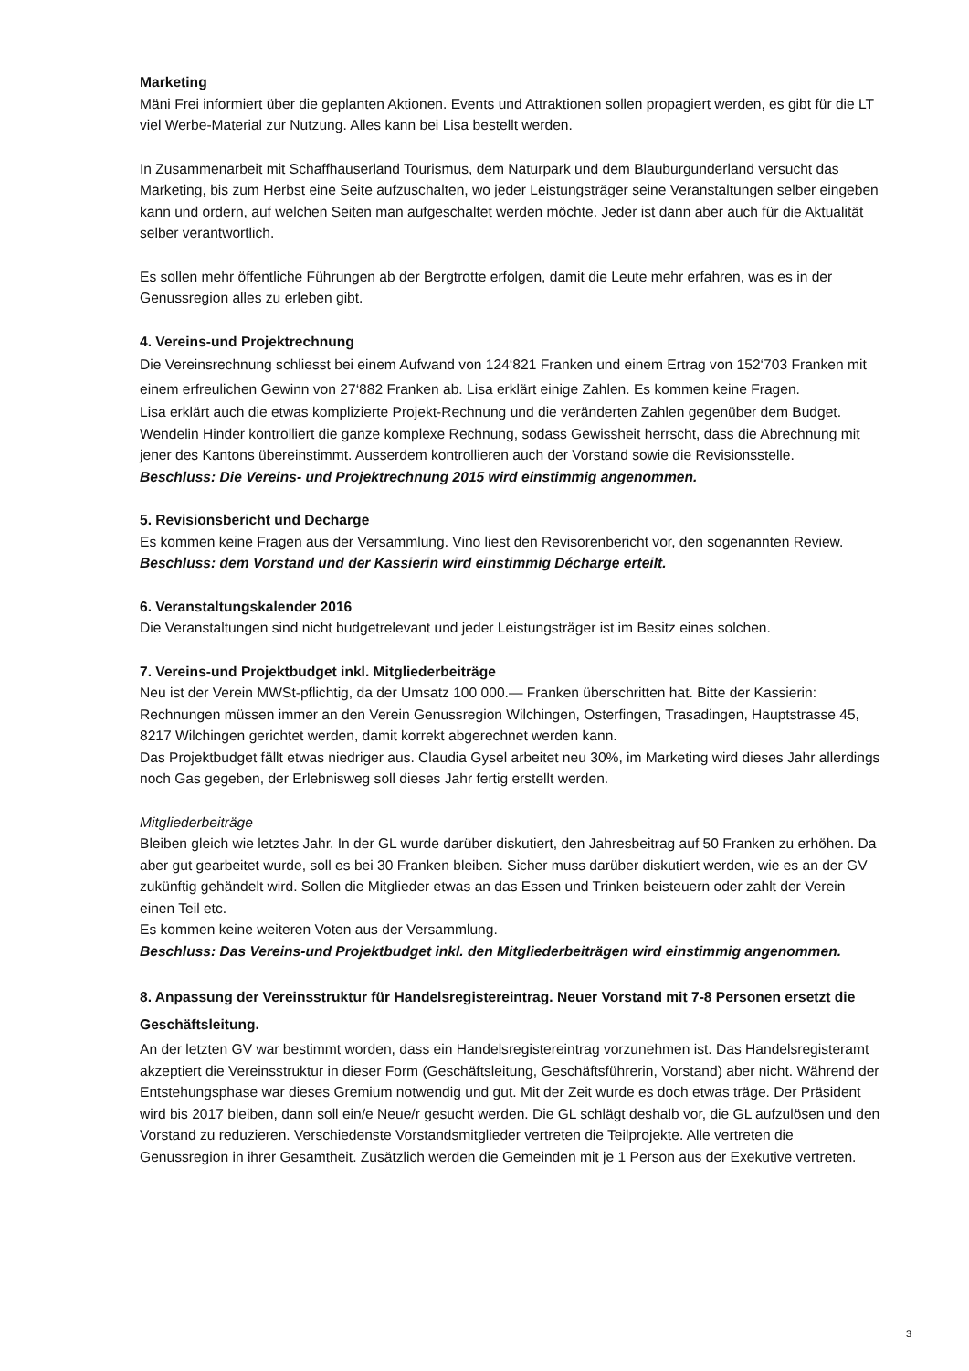Marketing
Mäni Frei informiert über die geplanten Aktionen. Events und Attraktionen sollen propagiert werden, es gibt für die LT viel Werbe-Material zur Nutzung. Alles kann bei Lisa bestellt werden.
In Zusammenarbeit mit Schaffhauserland Tourismus, dem Naturpark und dem Blauburgunderland versucht das Marketing, bis zum Herbst eine Seite aufzuschalten, wo jeder Leistungsträger seine Veranstaltungen selber eingeben kann und ordern, auf welchen Seiten man aufgeschaltet werden möchte. Jeder ist dann aber auch für die Aktualität selber verantwortlich.
Es sollen mehr öffentliche Führungen ab der Bergtrotte erfolgen, damit die Leute mehr erfahren, was es in der Genussregion alles zu erleben gibt.
4. Vereins-und Projektrechnung
Die Vereinsrechnung schliesst bei einem Aufwand von 124‘821 Franken und einem Ertrag von 152‘703 Franken mit einem erfreulichen Gewinn von 27‘882 Franken ab. Lisa erklärt einige Zahlen. Es kommen keine Fragen.
Lisa erklärt auch die etwas komplizierte Projekt-Rechnung und die veränderten Zahlen gegenüber dem Budget. Wendelin Hinder kontrolliert die ganze komplexe Rechnung, sodass Gewissheit herrscht, dass die Abrechnung mit jener des Kantons übereinstimmt. Ausserdem kontrollieren auch der Vorstand sowie die Revisionsstelle.
Beschluss: Die Vereins- und Projektrechnung 2015 wird einstimmig angenommen.
5. Revisionsbericht und Decharge
Es kommen keine Fragen aus der Versammlung. Vino liest den Revisorenbericht vor, den sogenannten Review.
Beschluss: dem Vorstand und der Kassierin wird einstimmig Décharge erteilt.
6. Veranstaltungskalender 2016
Die Veranstaltungen sind nicht budgetrelevant und jeder Leistungsträger ist im Besitz eines solchen.
7. Vereins-und Projektbudget inkl. Mitgliederbeiträge
Neu ist der Verein MWSt-pflichtig, da der Umsatz 100 000.— Franken überschritten hat. Bitte der Kassierin: Rechnungen müssen immer an den Verein Genussregion Wilchingen, Osterfingen, Trasadingen, Hauptstrasse 45, 8217 Wilchingen gerichtet werden, damit korrekt abgerechnet werden kann.
Das Projektbudget fällt etwas niedriger aus. Claudia Gysel arbeitet neu 30%, im Marketing wird dieses Jahr allerdings noch Gas gegeben, der Erlebnisweg soll dieses Jahr fertig erstellt werden.
Mitgliederbeiträge
Bleiben gleich wie letztes Jahr. In der GL wurde darüber diskutiert, den Jahresbeitrag auf 50 Franken zu erhöhen. Da aber gut gearbeitet wurde, soll es bei 30 Franken bleiben. Sicher muss darüber diskutiert werden, wie es an der GV zukünftig gehändelt wird. Sollen die Mitglieder etwas an das Essen und Trinken beisteuern oder zahlt der Verein einen Teil etc.
Es kommen keine weiteren Voten aus der Versammlung.
Beschluss: Das Vereins-und Projektbudget inkl. den Mitgliederbeiträgen wird einstimmig angenommen.
8. Anpassung der Vereinsstruktur für Handelsregistereintrag. Neuer Vorstand mit 7-8 Personen ersetzt die Geschäftsleitung.
An der letzten GV war bestimmt worden, dass ein Handelsregistereintrag vorzunehmen ist. Das Handelsregisteramt akzeptiert die Vereinsstruktur in dieser Form (Geschäftsleitung, Geschäftsführerin, Vorstand) aber nicht. Während der Entstehungsphase war dieses Gremium notwendig und gut. Mit der Zeit wurde es doch etwas träge. Der Präsident wird bis 2017 bleiben, dann soll ein/e Neue/r gesucht werden. Die GL schlägt deshalb vor, die GL aufzulösen und den Vorstand zu reduzieren. Verschiedenste Vorstandsmitglieder vertreten die Teilprojekte. Alle vertreten die Genussregion in ihrer Gesamtheit. Zusätzlich werden die Gemeinden mit je 1 Person aus der Exekutive vertreten.
3